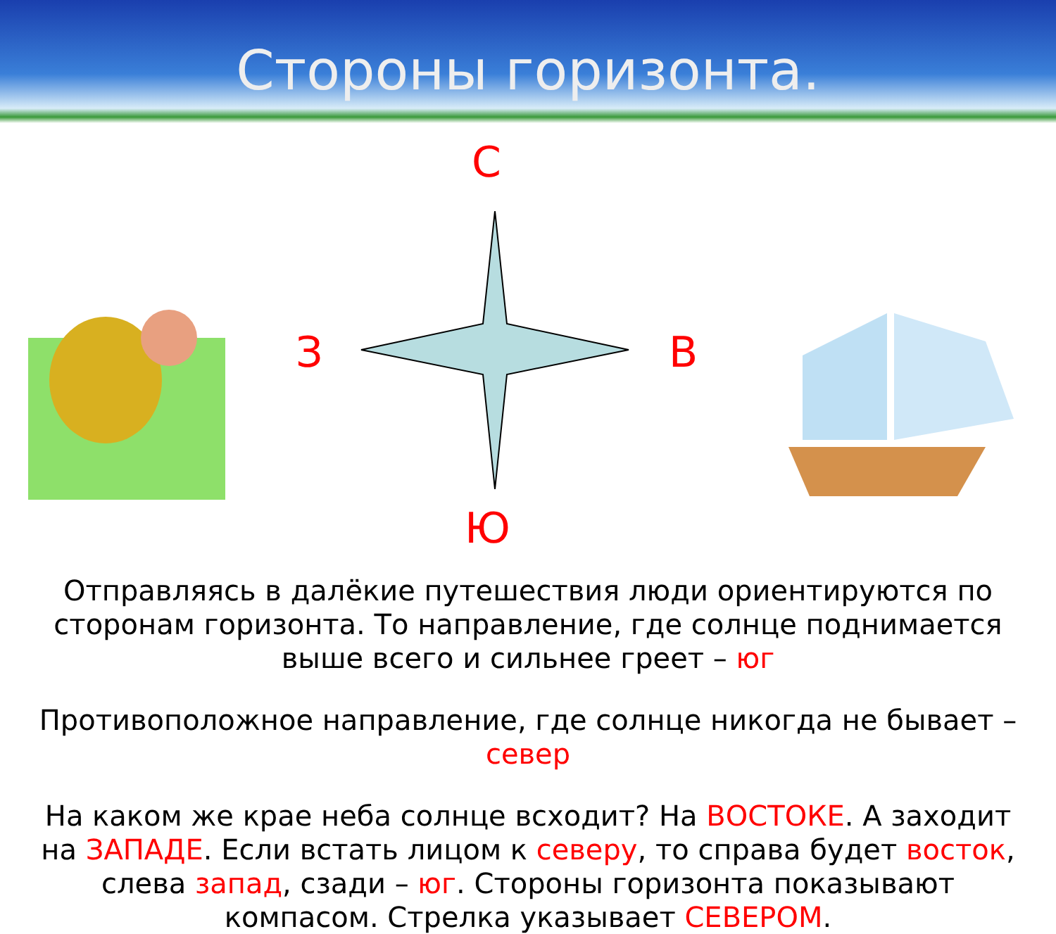Стороны горизонта.
С
З В
Ю
Отправляясь в далёкие путешествия люди ориентируются по сторонам горизонта. То направление, где солнце поднимается выше всего и сильнее греет – юг
Противоположное направление, где солнце никогда не бывает – север
На каком же крае неба солнце всходит? На ВОСТОКЕ. А заходит на ЗАПАДЕ. Если встать лицом к северу, то справа будет восток, слева запад, сзади – юг. Стороны горизонта показывают компасом. Стрелка указывает СЕВЕРОМ.